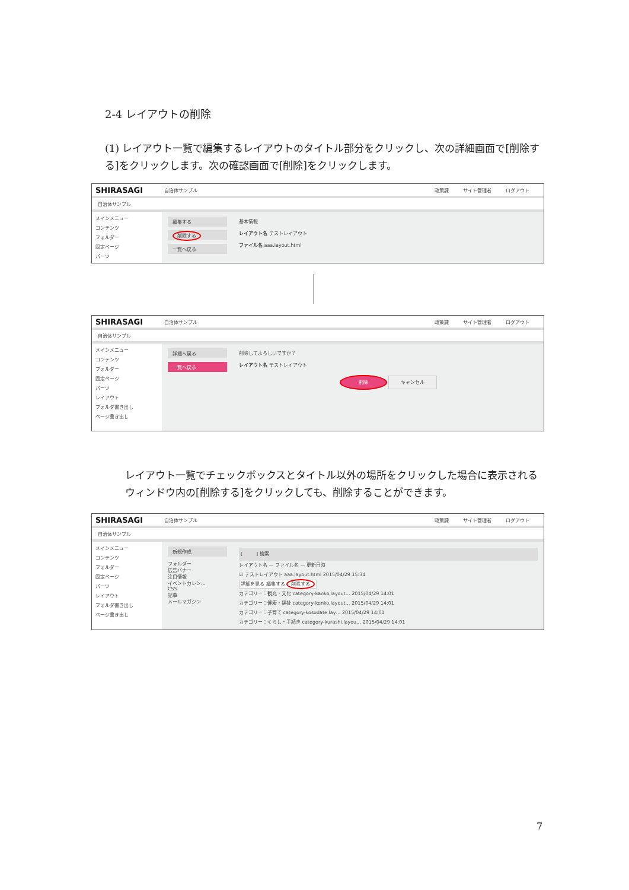2-4 レイアウトの削除
(1) レイアウト一覧で編集するレイアウトのタイトル部分をクリックし、次の詳細画面で[削除する]をクリックします。次の確認画面で[削除]をクリックします。
SHIRASAGI 自治体サンプル 政策課 サイト管理者 ログアウト
自治体サンプル
メインメニュー
コンテンツ
フォルダー
固定ページ
パーツ
編集する
削除する
一覧へ戻る
基本情報
レイアウト名 テストレイアウト
ファイル名 aaa.layout.html
SHIRASAGI 自治体サンプル 政策課 サイト管理者 ログアウト
自治体サンプル
メインメニュー
コンテンツ
フォルダー
固定ページ
パーツ
レイアウト
フォルダ書き出し
ページ書き出し
詳細へ戻る
一覧へ戻る
削除してよろしいですか？
レイアウト名 テストレイアウト
削除 キャンセル
レイアウト一覧でチェックボックスとタイトル以外の場所をクリックした場合に表示されるウィンドウ内の[削除する]をクリックしても、削除することができます。
SHIRASAGI 自治体サンプル 政策課 サイト管理者 ログアウト
自治体サンプル
メインメニュー
コンテンツ
フォルダー
固定ページ
パーツ
レイアウト
フォルダ書き出し
ページ書き出し
新規作成
フォルダー
広告バナー
注目情報
イベントカレン…
CSS
記事
メールマガジン
[ ] 検索
レイアウト名 — ファイル名 — 更新日時
☑ テストレイアウト aaa.layout.html 2015/04/29 15:34
詳細を見る 編集する 削除する
カテゴリー：観光・文化 category-kanko.layout… 2015/04/29 14:01
カテゴリー：健康・福祉 category-kenko.layout… 2015/04/29 14:01
カテゴリー：子育て category-kosodate.lay… 2015/04/29 14:01
カテゴリー：くらし・手続き category-kurashi.layou… 2015/04/29 14:01
7